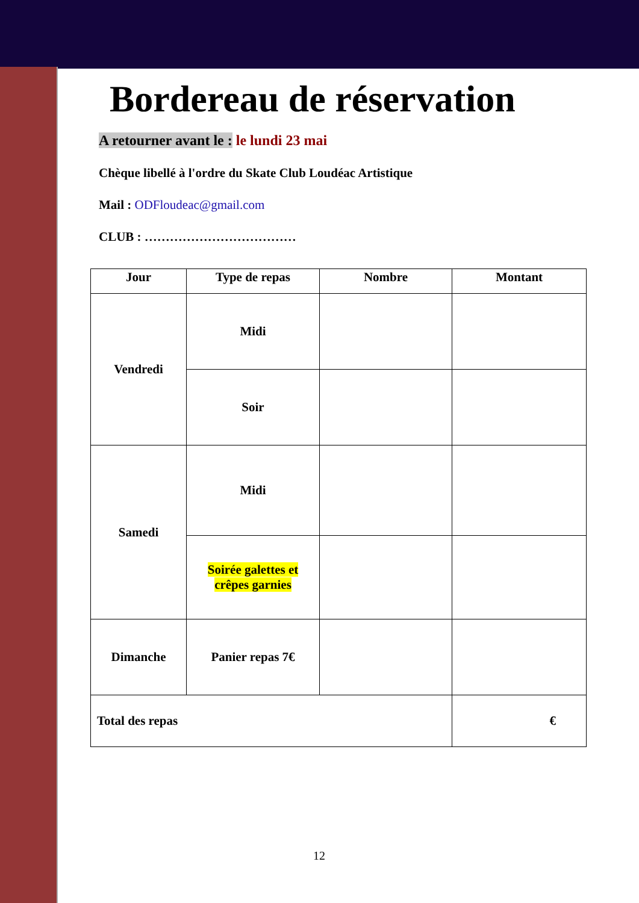Bordereau de réservation
A retourner avant le : le lundi 23 mai
Chèque libellé à l'ordre du Skate Club Loudéac Artistique
Mail : ODFloudeac@gmail.com
CLUB : ………………………………
| Jour | Type de repas | Nombre | Montant |
| --- | --- | --- | --- |
| Vendredi | Midi | | |
| | Soir | | |
| Samedi | Midi | | |
| | Soirée galettes et crêpes garnies | | |
| Dimanche | Panier repas 7€ | | |
| Total des repas | | | € |
12